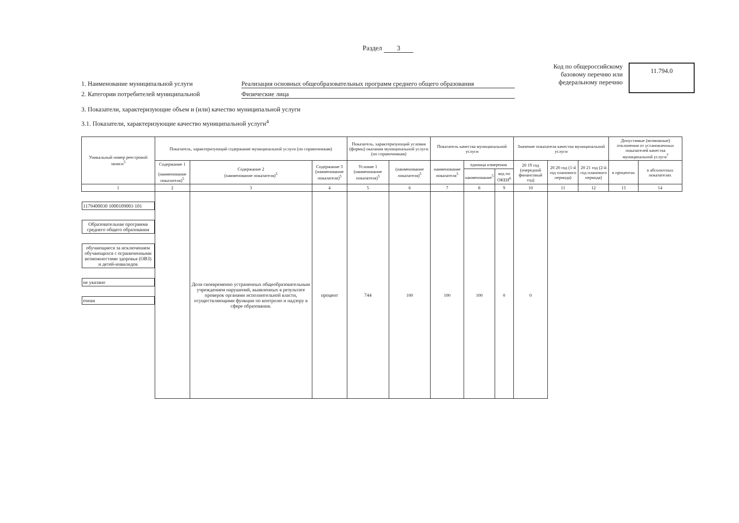Раздел 3
1. Наименование муниципальной услуги Реализация основных общеобразовательных программ среднего общего образования
2. Категории потребителей муниципальной Физические лица
Код по общероссийскому базовому перечню или федеральному перечню
11.794.0
3. Показатели, характеризующие объем и (или) качество муниципальной услуги
3.1. Показатели, характеризующие качество муниципальной услуги<sup>4</sup>
| Уникальный номер реестровой записи<sup>5</sup> | Показатель, характеризующий содержание муниципальной услуги (по справочникам) | | | Показатель, характеризующий условия (формы) оказания муниципальной услуги (по справочникам) | | Показатель качества муниципальной услуги | | | Значение показателя качества муниципальной услуги | | | Допустимые (возможные) отклонения от установленных показателей качества муниципальной услуги<sup>7</sup> | |
| --- | --- | --- | --- | --- | --- | --- | --- | --- | --- | --- | --- | --- | --- |
| | Содержание 1 (наименование показателя)<sup>5</sup> | Содержание 2 (наименование показателя)<sup>5</sup> | Содержание 3 (наименование показателя)<sup>5</sup> | Условие 1 (наименование показателя)<sup>5</sup> | (наименование показателя)<sup>5</sup> | наименование показателя<sup>5</sup> | единица измерения | | 20 19 год (очередной финансовый год) | 20 20 год (1-й год планового периода) | 20 21 год (2-й год планового периода) | в процентах | в абсолютных показателях |
| | | | | | | | наименование<sup>5</sup> | код по ОКЕИ<sup>6</sup> | | | | | |
| 1 | 2 | 3 | 4 | 5 | 6 | 7 | 8 | 9 | 10 | 11 | 12 | 13 | 14 |
| 1179400030 1000109003 101 | Образовательная программа среднего общего образования | обучающиеся за исключением обучающихся с ограниченными возможностями здоровья (ОВЗ) и детей-инвалидов | не указано | очная | | Доля своевременно устраненных общеобразовательным учреждением нарушений, выявленных в результате проверок органами исполнительной власти, осуществляющими функции по контролю и надзору в сфере образования. | процент | 744 | 100 | 100 | 100 | 0 | 0 |